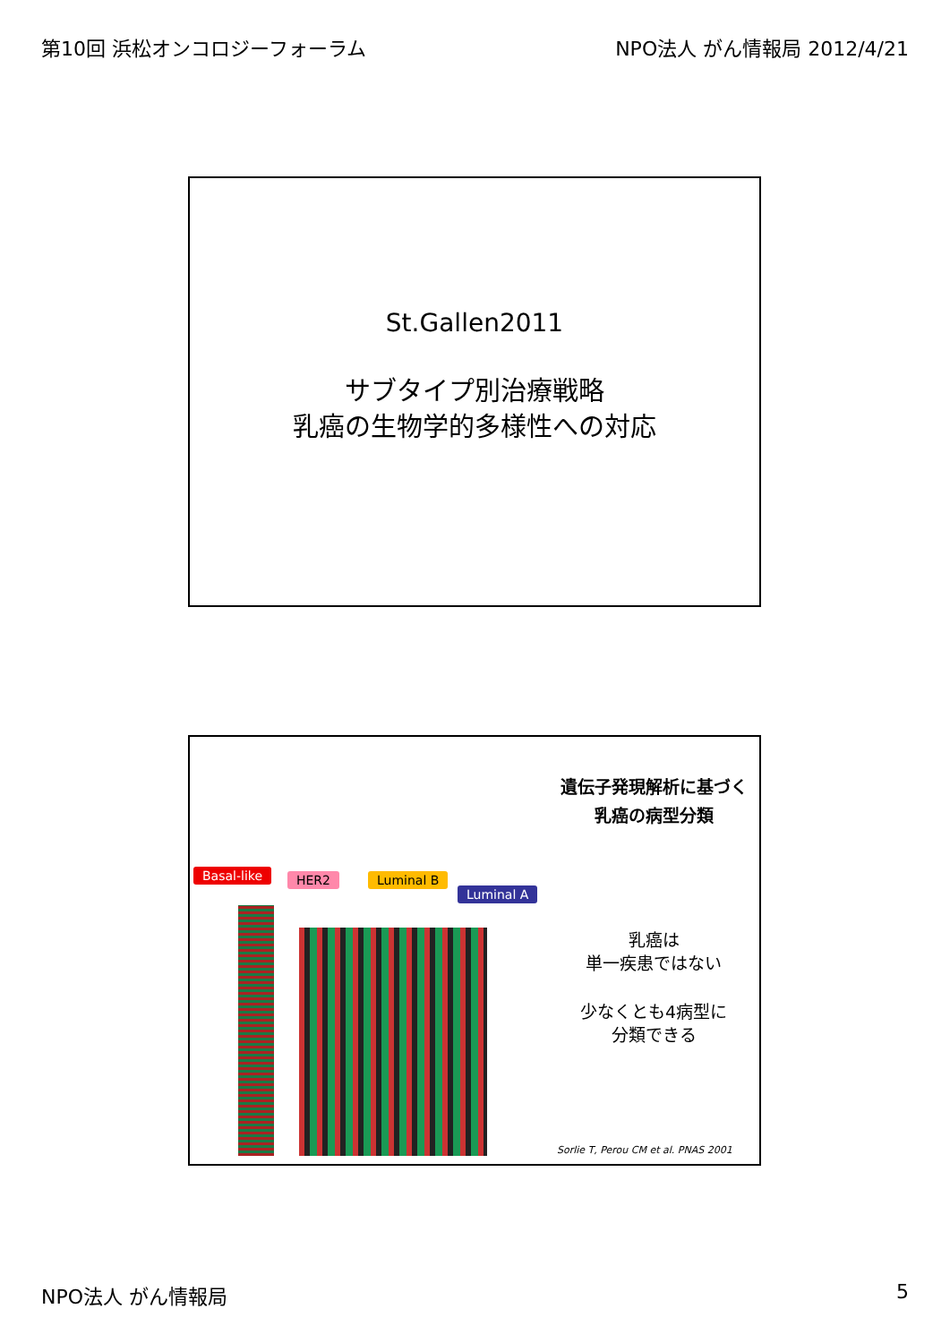第10回 浜松オンコロジーフォーラム NPO法人 がん情報局 2012/4/21
St.Gallen2011
サブタイプ別治療戦略
乳癌の生物学的多様性への対応
Basal-like HER2 Luminal B
Luminal A
遺伝子発現解析に基づく
乳癌の病型分類
乳癌は
単一疾患ではない
少なくとも4病型に
分類できる
Sorlie T, Perou CM et al. PNAS 2001
NPO法人 がん情報局 5